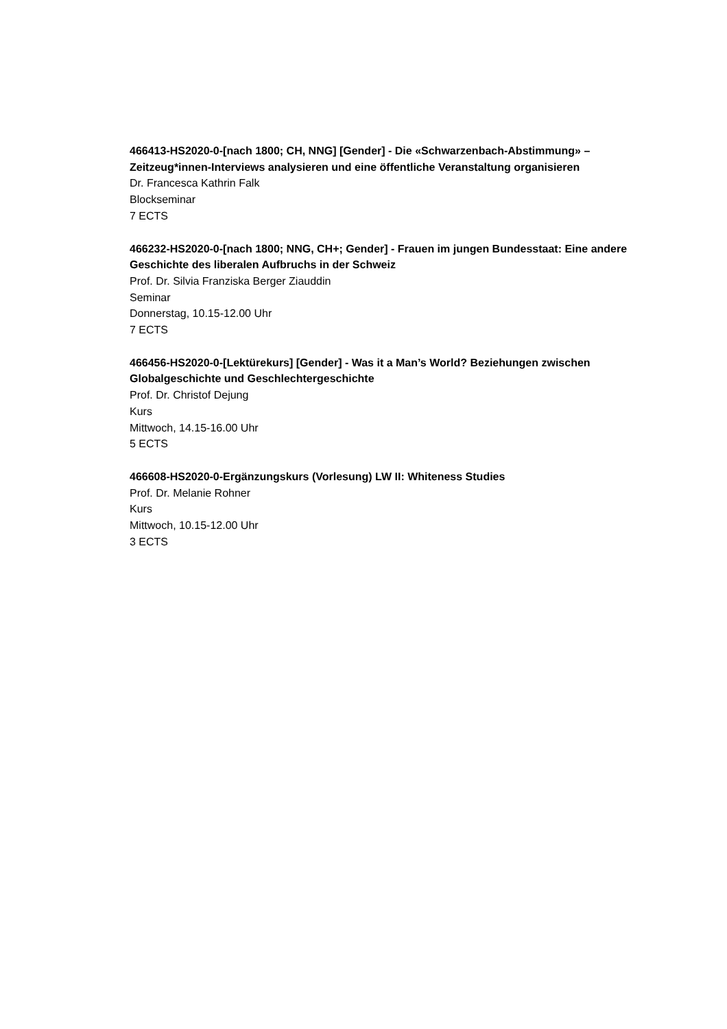466413-HS2020-0-[nach 1800; CH, NNG] [Gender] - Die «Schwarzenbach-Abstimmung» – Zeitzeug*innen-Interviews analysieren und eine öffentliche Veranstaltung organisieren
Dr. Francesca Kathrin Falk
Blockseminar
7 ECTS
466232-HS2020-0-[nach 1800; NNG, CH+; Gender] - Frauen im jungen Bundesstaat: Eine andere Geschichte des liberalen Aufbruchs in der Schweiz
Prof. Dr. Silvia Franziska Berger Ziauddin
Seminar
Donnerstag, 10.15-12.00 Uhr
7 ECTS
466456-HS2020-0-[Lektürekurs] [Gender] - Was it a Man’s World? Beziehungen zwischen Globalgeschichte und Geschlechtergeschichte
Prof. Dr. Christof Dejung
Kurs
Mittwoch, 14.15-16.00 Uhr
5 ECTS
466608-HS2020-0-Ergänzungskurs (Vorlesung) LW II: Whiteness Studies
Prof. Dr. Melanie Rohner
Kurs
Mittwoch, 10.15-12.00 Uhr
3 ECTS